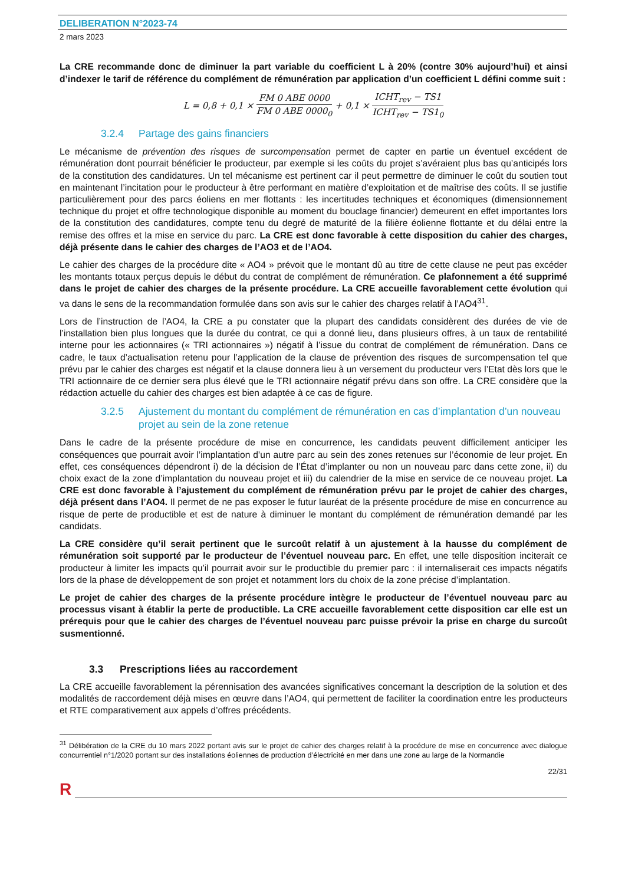DELIBERATION N°2023-74
2 mars 2023
La CRE recommande donc de diminuer la part variable du coefficient L à 20% (contre 30% aujourd’hui) et ainsi d’indexer le tarif de référence du complément de rémunération par application d’un coefficient L défini comme suit :
L = 0,8 + 0,1 ×
FM 0 ABE 0000
FM 0 ABE 0000<sub>0</sub>
+ 0,1 ×
ICHT<sub>rev</sub> − TS1
ICHT<sub>rev</sub> − TS1<sub>0</sub>
3.2.4 Partage des gains financiers
Le mécanisme de prévention des risques de surcompensation permet de capter en partie un éventuel excédent de rémunération dont pourrait bénéficier le producteur, par exemple si les coûts du projet s’avéraient plus bas qu’anticipés lors de la constitution des candidatures. Un tel mécanisme est pertinent car il peut permettre de diminuer le coût du soutien tout en maintenant l’incitation pour le producteur à être performant en matière d’exploitation et de maîtrise des coûts. Il se justifie particulièrement pour des parcs éoliens en mer flottants : les incertitudes techniques et économiques (dimensionnement technique du projet et offre technologique disponible au moment du bouclage financier) demeurent en effet importantes lors de la constitution des candidatures, compte tenu du degré de maturité de la filière éolienne flottante et du délai entre la remise des offres et la mise en service du parc. La CRE est donc favorable à cette disposition du cahier des charges, déjà présente dans le cahier des charges de l’AO3 et de l’AO4.
Le cahier des charges de la procédure dite « AO4 » prévoit que le montant dû au titre de cette clause ne peut pas excéder les montants totaux perçus depuis le début du contrat de complément de rémunération. Ce plafonnement a été supprimé dans le projet de cahier des charges de la présente procédure. La CRE accueille favorablement cette évolution qui va dans le sens de la recommandation formulée dans son avis sur le cahier des charges relatif à l’AO4<sup>31</sup>.
Lors de l’instruction de l’AO4, la CRE a pu constater que la plupart des candidats considèrent des durées de vie de l’installation bien plus longues que la durée du contrat, ce qui a donné lieu, dans plusieurs offres, à un taux de rentabilité interne pour les actionnaires (« TRI actionnaires ») négatif à l’issue du contrat de complément de rémunération. Dans ce cadre, le taux d’actualisation retenu pour l’application de la clause de prévention des risques de surcompensation tel que prévu par le cahier des charges est négatif et la clause donnera lieu à un versement du producteur vers l’Etat dès lors que le TRI actionnaire de ce dernier sera plus élevé que le TRI actionnaire négatif prévu dans son offre. La CRE considère que la rédaction actuelle du cahier des charges est bien adaptée à ce cas de figure.
3.2.5 Ajustement du montant du complément de rémunération en cas d’implantation d’un nouveau projet au sein de la zone retenue
Dans le cadre de la présente procédure de mise en concurrence, les candidats peuvent difficilement anticiper les conséquences que pourrait avoir l’implantation d’un autre parc au sein des zones retenues sur l’économie de leur projet. En effet, ces conséquences dépendront i) de la décision de l’État d’implanter ou non un nouveau parc dans cette zone, ii) du choix exact de la zone d’implantation du nouveau projet et iii) du calendrier de la mise en service de ce nouveau projet. La CRE est donc favorable à l’ajustement du complément de rémunération prévu par le projet de cahier des charges, déjà présent dans l’AO4. Il permet de ne pas exposer le futur lauréat de la présente procédure de mise en concurrence au risque de perte de productible et est de nature à diminuer le montant du complément de rémunération demandé par les candidats.
La CRE considère qu’il serait pertinent que le surcoût relatif à un ajustement à la hausse du complément de rémunération soit supporté par le producteur de l’éventuel nouveau parc. En effet, une telle disposition inciterait ce producteur à limiter les impacts qu’il pourrait avoir sur le productible du premier parc : il internaliserait ces impacts négatifs lors de la phase de développement de son projet et notamment lors du choix de la zone précise d’implantation.
Le projet de cahier des charges de la présente procédure intègre le producteur de l’éventuel nouveau parc au processus visant à établir la perte de productible. La CRE accueille favorablement cette disposition car elle est un prérequis pour que le cahier des charges de l’éventuel nouveau parc puisse prévoir la prise en charge du surcoût susmentionné.
3.3 Prescriptions liées au raccordement
La CRE accueille favorablement la pérennisation des avancées significatives concernant la description de la solution et des modalités de raccordement déjà mises en œuvre dans l’AO4, qui permettent de faciliter la coordination entre les producteurs et RTE comparativement aux appels d’offres précédents.
<sup>31</sup> Délibération de la CRE du 10 mars 2022 portant avis sur le projet de cahier des charges relatif à la procédure de mise en concurrence avec dialogue concurrentiel n°1/2020 portant sur des installations éoliennes de production d’électricité en mer dans une zone au large de la Normandie
22/31
R